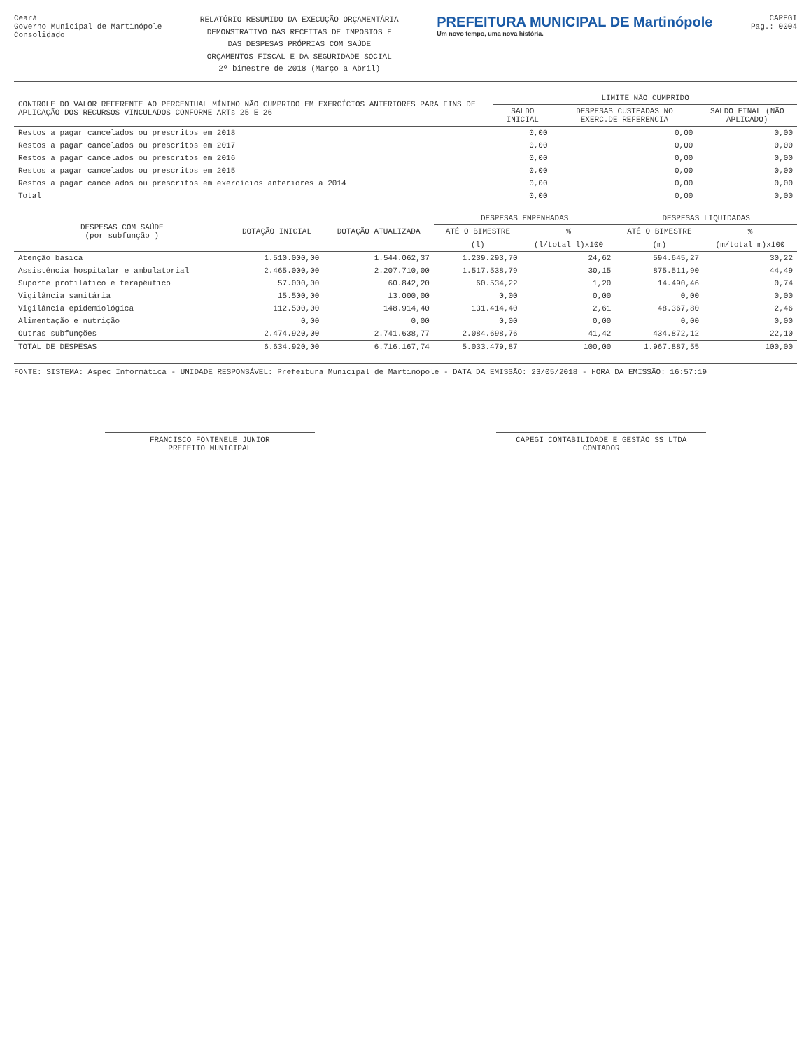Ceará
Governo Municipal de Martinópole
Consolidado
RELATÓRIO RESUMIDO DA EXECUÇÃO ORÇAMENTÁRIA
DEMONSTRATIVO DAS RECEITAS DE IMPOSTOS E
DAS DESPESAS PRÓPRIAS COM SAÚDE
ORÇAMENTOS FISCAL E DA SEGURIDADE SOCIAL
2º bimestre de 2018 (Março a Abril)
PREFEITURA MUNICIPAL DE Martinópole
Um novo tempo, uma nova história.
CAPEGI
Pag.: 0004
| CONTROLE DO VALOR REFERENTE AO PERCENTUAL MÍNIMO NÃO CUMPRIDO EM EXERCÍCIOS ANTERIORES PARA FINS DE APLICAÇÃO DOS RECURSOS VINCULADOS CONFORME ARTs 25 E 26 | LIMITE NÃO CUMPRIDO | | |
| --- | --- | --- | --- |
| | SALDO INICIAL | DESPESAS CUSTEADAS NO EXERC.DE REFERENCIA | SALDO FINAL (NÃO APLICADO) |
| Restos a pagar cancelados ou prescritos em 2018 | 0,00 | 0,00 | 0,00 |
| Restos a pagar cancelados ou prescritos em 2017 | 0,00 | 0,00 | 0,00 |
| Restos a pagar cancelados ou prescritos em 2016 | 0,00 | 0,00 | 0,00 |
| Restos a pagar cancelados ou prescritos em 2015 | 0,00 | 0,00 | 0,00 |
| Restos a pagar cancelados ou prescritos em exercícios anteriores a 2014 | 0,00 | 0,00 | 0,00 |
| Total | 0,00 | 0,00 | 0,00 |
| DESPESAS COM SAÚDE (por subfunção ) | DOTAÇÃO INICIAL | DOTAÇÃO ATUALIZADA | DESPESAS EMPENHADAS | | DESPESAS LIQUIDADAS | |
| --- | --- | --- | --- | --- | --- | --- |
| | | | ATÉ O BIMESTRE | % | ATÉ O BIMESTRE | % |
| | | | (l) | (l/total l)x100 | (m) | (m/total m)x100 |
| Atenção básica | 1.510.000,00 | 1.544.062,37 | 1.239.293,70 | 24,62 | 594.645,27 | 30,22 |
| Assistência hospitalar e ambulatorial | 2.465.000,00 | 2.207.710,00 | 1.517.538,79 | 30,15 | 875.511,90 | 44,49 |
| Suporte profilático e terapêutico | 57.000,00 | 60.842,20 | 60.534,22 | 1,20 | 14.490,46 | 0,74 |
| Vigilância sanitária | 15.500,00 | 13.000,00 | 0,00 | 0,00 | 0,00 | 0,00 |
| Vigilância epidemiológica | 112.500,00 | 148.914,40 | 131.414,40 | 2,61 | 48.367,80 | 2,46 |
| Alimentação e nutrição | 0,00 | 0,00 | 0,00 | 0,00 | 0,00 | 0,00 |
| Outras subfunções | 2.474.920,00 | 2.741.638,77 | 2.084.698,76 | 41,42 | 434.872,12 | 22,10 |
| TOTAL DE DESPESAS | 6.634.920,00 | 6.716.167,74 | 5.033.479,87 | 100,00 | 1.967.887,55 | 100,00 |
FONTE: SISTEMA: Aspec Informática - UNIDADE RESPONSÁVEL: Prefeitura Municipal de Martinópole - DATA DA EMISSÃO: 23/05/2018 - HORA DA EMISSÃO: 16:57:19
FRANCISCO FONTENELE JUNIOR
PREFEITO MUNICIPAL
CAPEGI CONTABILIDADE E GESTÃO SS LTDA
CONTADOR